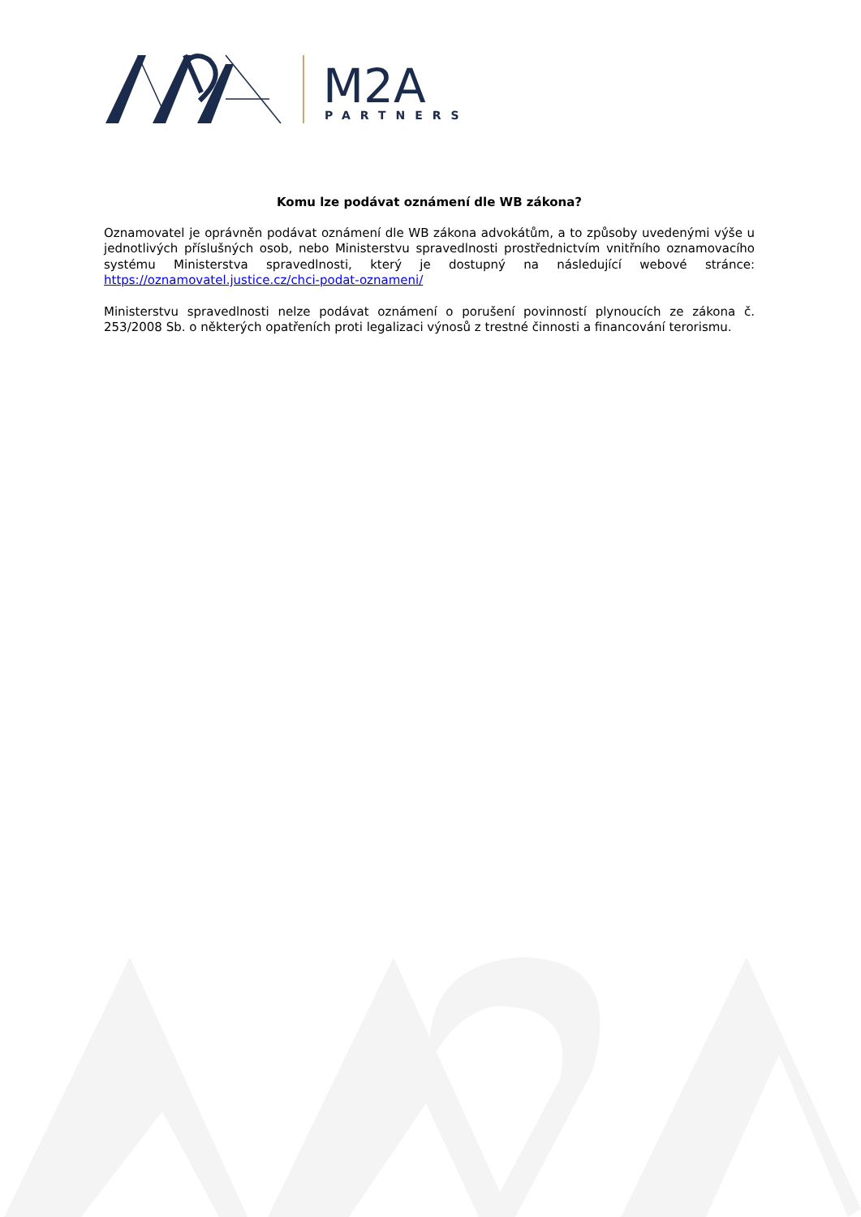M2A
PARTNERS
Komu lze podávat oznámení dle WB zákona?
Oznamovatel je oprávněn podávat oznámení dle WB zákona advokátům, a to způsoby uvedenými výše u jednotlivých příslušných osob, nebo Ministerstvu spravedlnosti prostřednictvím vnitřního oznamovacího systému Ministerstva spravedlnosti, který je dostupný na následující webové stránce: https://oznamovatel.justice.cz/chci-podat-oznameni/
Ministerstvu spravedlnosti nelze podávat oznámení o porušení povinností plynoucích ze zákona č. 253/2008 Sb. o některých opatřeních proti legalizaci výnosů z trestné činnosti a financování terorismu.